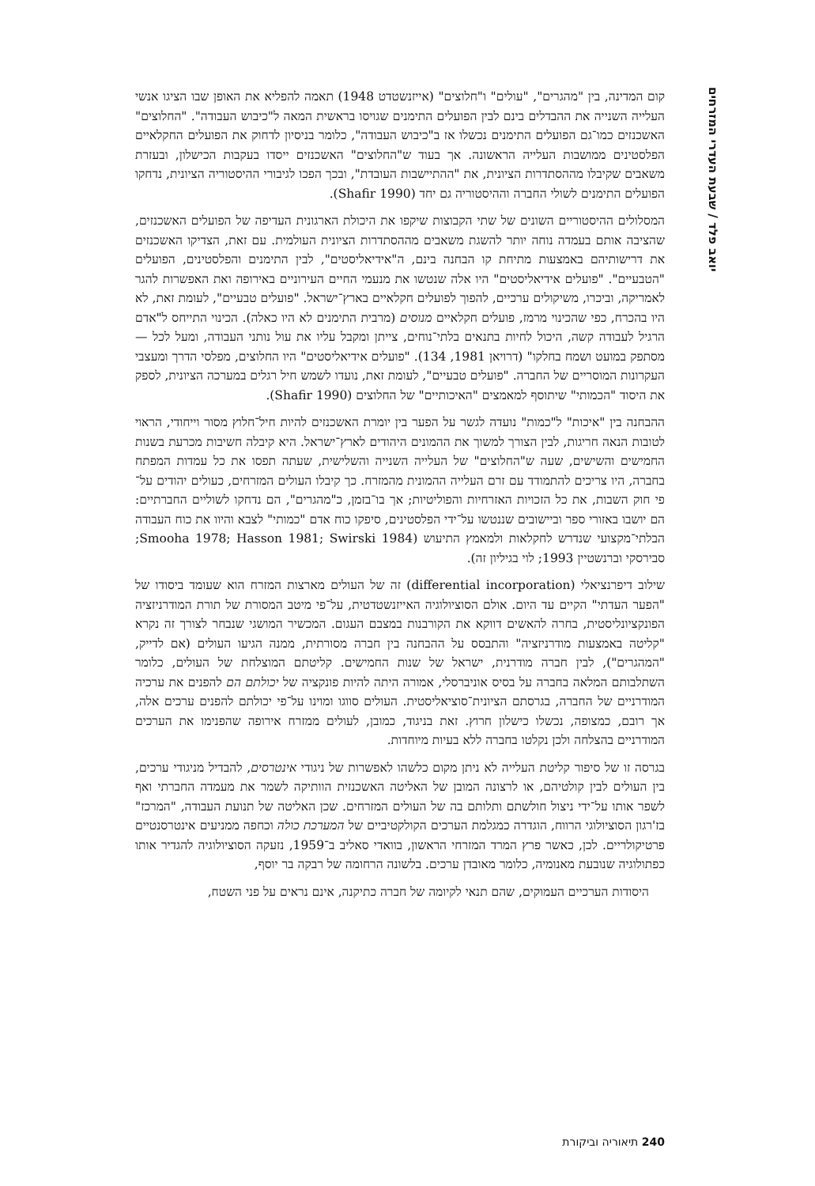יואב פלד / שבעת העדרי המזרחים
קום המדינה, בין "מהגרים", "עולים" ו"חלוצים" (אייזנשטדט 1948) תאמה להפליא את האופן שבו הציגו אנשי העלייה השנייה את ההבדלים בינם לבין הפועלים התימנים שגויסו בראשית המאה ל"כיבוש העבודה". "החלוצים" האשכנזים כמו־גם הפועלים התימנים נכשלו אז ב"כיבוש העבודה", כלומר בניסיון לדחוק את הפועלים החקלאיים הפלסטינים ממושבות העלייה הראשונה. אך בעוד ש"החלוצים" האשכנזים ייסדו בעקבות הכישלון, ובעזרת משאבים שקיבלו מההסתדרות הציונית, את "ההתיישבות העובדת", ובכך הפכו לגיבורי ההיסטוריה הציונית, נדחקו הפועלים התימנים לשולי החברה וההיסטוריה גם יחד (Shafir 1990).
המסלולים ההיסטוריים השונים של שתי הקבוצות שיקפו את היכולת הארגונית העדיפה של הפועלים האשכנזים, שהציבה אותם בעמדה נוחה יותר להשגת משאבים מההסתדרות הציונית העולמית. עם זאת, הצדיקו האשכנזים את דרישותיהם באמצעות מתיחת קו הבחנה בינם, ה"אידיאליסטים", לבין התימנים והפלסטינים, הפועלים "הטבעיים". "פועלים אידיאליסטים" היו אלה שנטשו את מנעמי החיים העירוניים באירופה ואת האפשרות להגר לאמריקה, וביכרו, משיקולים ערכיים, להפוך לפועלים חקלאיים בארץ־ישראל. "פועלים טבעיים", לעומת זאת, לא היו בהכרח, כפי שהכינוי מרמז, פועלים חקלאיים מנוסים (מרבית התימנים לא היו כאלה). הכינוי התייחס ל"אדם הרגיל לעבודה קשה, היכול לחיות בתנאים בלתי־נוחים, צייתן ומקבל עליו את עול נותני העבודה, ומעל לכל — מסתפק במועט ושמח בחלקו" (דרויאן 1981, 134). "פועלים אידיאליסטים" היו החלוצים, מפלסי הדרך ומעצבי העקרונות המוסריים של החברה. "פועלים טבעיים", לעומת זאת, נועדו לשמש חיל רגלים במערכה הציונית, לספק את היסוד "הכמותי" שיתוסף למאמצים "האיכותיים" של החלוצים (Shafir 1990).
ההבחנה בין "איכות" ל"כמות" נועדה לגשר על הפער בין יומרת האשכנזים להיות חיל־חלוץ מסור וייחודי, הראוי לטובות הנאה חריגות, לבין הצורך למשוך את ההמונים היהודים לארץ־ישראל. היא קיבלה חשיבות מכרעת בשנות החמישים והשישים, שעה ש"החלוצים" של העלייה השנייה והשלישית, שעתה תפסו את כל עמדות המפתח בחברה, היו צריכים להתמודד עם זרם העלייה ההמונית מהמזרח. כך קיבלו העולים המזרחים, כעולים יהודים על־פי חוק השבות, את כל הזכויות האזרחיות והפוליטיות; אך בו־בזמן, כ"מהגרים", הם נדחקו לשוליים החברתיים: הם יושבו באזורי ספר וביישובים שננטשו על־ידי הפלסטינים, סיפקו כוח אדם "כמותי" לצבא והיוו את כוח העבודה הבלתי־מקצועי שנדרש לחקלאות ולמאמץ התיעוש (Smooha 1978; Hasson 1981; Swirski 1984; סבירסקי וברנשטיין 1993; לוי בגיליון זה).
שילוב דיפרנציאלי (differential incorporation) זה של העולים מארצות המזרח הוא שעומד ביסודו של "הפער העדתי" הקיים עד היום. אולם הסוציולוגיה האייזנשטדטית, על־פי מיטב המסורת של תורת המודרניזציה הפונקציונליסטית, בחרה להאשים דווקא את הקורבנות במצבם העגום. המכשיר המושגי שנבחר לצורך זה נקרא "קליטה באמצעות מודרניזציה" והתבסס על ההבחנה בין חברה מסורתית, ממנה הגיעו העולים (אם לדייק, "המהגרים"), לבין חברה מודרנית, ישראל של שנות החמישים. קליטתם המוצלחת של העולים, כלומר השתלבותם המלאה בחברה על בסיס אוניברסלי, אמורה היתה להיות פונקציה של יכולתם הם להפנים את ערכיה המודרניים של החברה, בגרסתם הציונית־סוציאליסטית. העולים סווגו ומוינו על־פי יכולתם להפנים ערכים אלה, אך רובם, כמצופה, נכשלו כישלון חרוץ. זאת בניגוד, כמובן, לעולים ממזרח אירופה שהפנימו את הערכים המודרניים בהצלחה ולכן נקלטו בחברה ללא בעיות מיוחדות.
בגרסה זו של סיפור קליטת העלייה לא ניתן מקום כלשהו לאפשרות של ניגודי אינטרסים, להבדיל מניגודי ערכים, בין העולים לבין קולטיהם, או לרצונה המובן של האליטה האשכנזית הוותיקה לשמר את מעמדה החברתי ואף לשפר אותו על־ידי ניצול חולשתם ותלותם בה של העולים המזרחים. שכן האליטה של תנועת העבודה, "המרכז" בז'רגון הסוציולוגי הרווח, הוגדרה כמגלמת הערכים הקולקטיביים של המערכת כולה וכחפה ממניעים אינטרסנטיים פרטיקולריים. לכן, כאשר פרץ המרד המזרחי הראשון, בוואדי סאליב ב־1959, נזעקה הסוציולוגיה להגדיר אותו כפתולוגיה שנובעת מאנומיה, כלומר מאובדן ערכים. בלשונה הרחומה של רבקה בר יוסף,
היסודות הערכיים העמוקים, שהם תנאי לקיומה של חברה כתיקנה, אינם נראים על פני השטח,
240 תיאוריה וביקורת